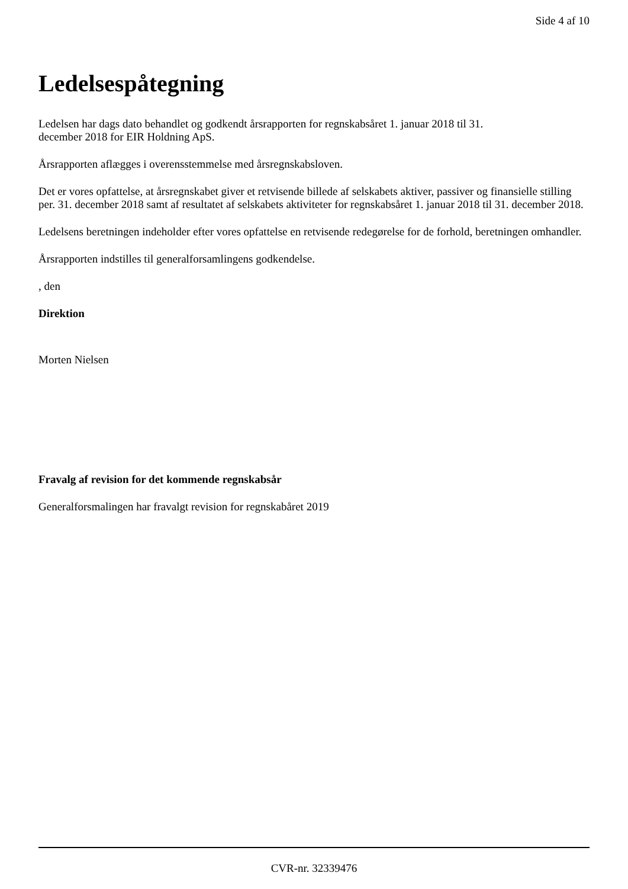Side 4 af 10
Ledelsespåtegning
Ledelsen har dags dato behandlet og godkendt årsrapporten for regnskabsåret 1. januar 2018 til 31.
december 2018 for EIR Holdning ApS.
Årsrapporten aflægges i overensstemmelse med årsregnskabsloven.
Det er vores opfattelse, at årsregnskabet giver et retvisende billede af selskabets aktiver, passiver og finansielle stilling per. 31. december 2018 samt af resultatet af selskabets aktiviteter for regnskabsåret 1. januar 2018 til 31. december 2018.
Ledelsens beretningen indeholder efter vores opfattelse en retvisende redegørelse for de forhold, beretningen omhandler.
Årsrapporten indstilles til generalforsamlingens godkendelse.
, den
Direktion
Morten Nielsen
Fravalg af revision for det kommende regnskabsår
Generalforsmalingen har fravalgt revision for regnskabåret 2019
CVR-nr. 32339476